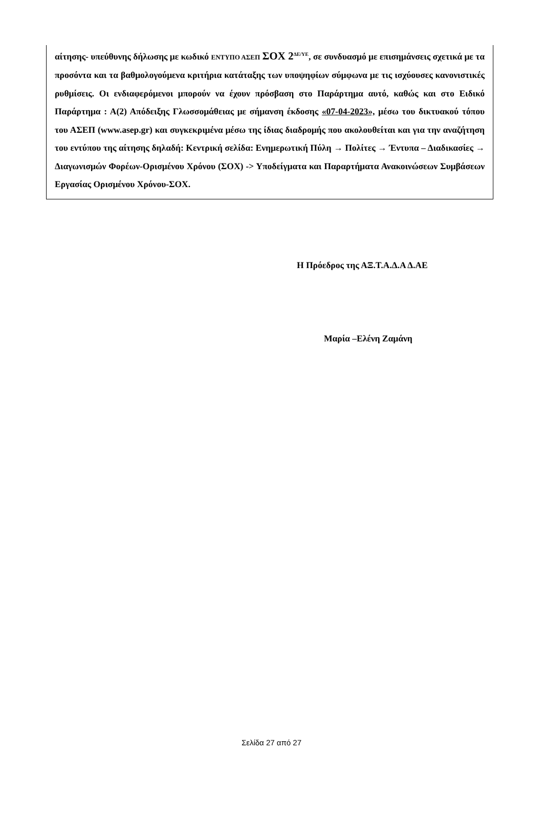αίτησης- υπεύθυνης δήλωσης με κωδικό ΕΝΤΥΠΟ ΑΣΕΠ ΣΟΧ 2<sup>ΔΕ/ΥΕ</sup>, σε συνδυασμό με επισημάνσεις σχετικά με τα προσόντα και τα βαθμολογούμενα κριτήρια κατάταξης των υποψηφίων σύμφωνα με τις ισχύουσες κανονιστικές ρυθμίσεις. Οι ενδιαφερόμενοι μπορούν να έχουν πρόσβαση στο Παράρτημα αυτό, καθώς και στο Ειδικό Παράρτημα : Α(2) Απόδειξης Γλωσσομάθειας με σήμανση έκδοσης «07-04-2023», μέσω του δικτυακού τόπου του ΑΣΕΠ (www.asep.gr) και συγκεκριμένα μέσω της ίδιας διαδρομής που ακολουθείται και για την αναζήτηση του εντύπου της αίτησης δηλαδή: Κεντρική σελίδα: Ενημερωτική Πύλη → Πολίτες → Έντυπα – Διαδικασίες → Διαγωνισμών Φορέων-Ορισμένου Χρόνου (ΣΟΧ) -> Υποδείγματα και Παραρτήματα Ανακοινώσεων Συμβάσεων Εργασίας Ορισμένου Χρόνου-ΣΟΧ.
Η Πρόεδρος της ΑΞ.Τ.Α.Δ.Α Δ.ΑΕ
Μαρία –Ελένη Ζαμάνη
Σελίδα 27 από 27